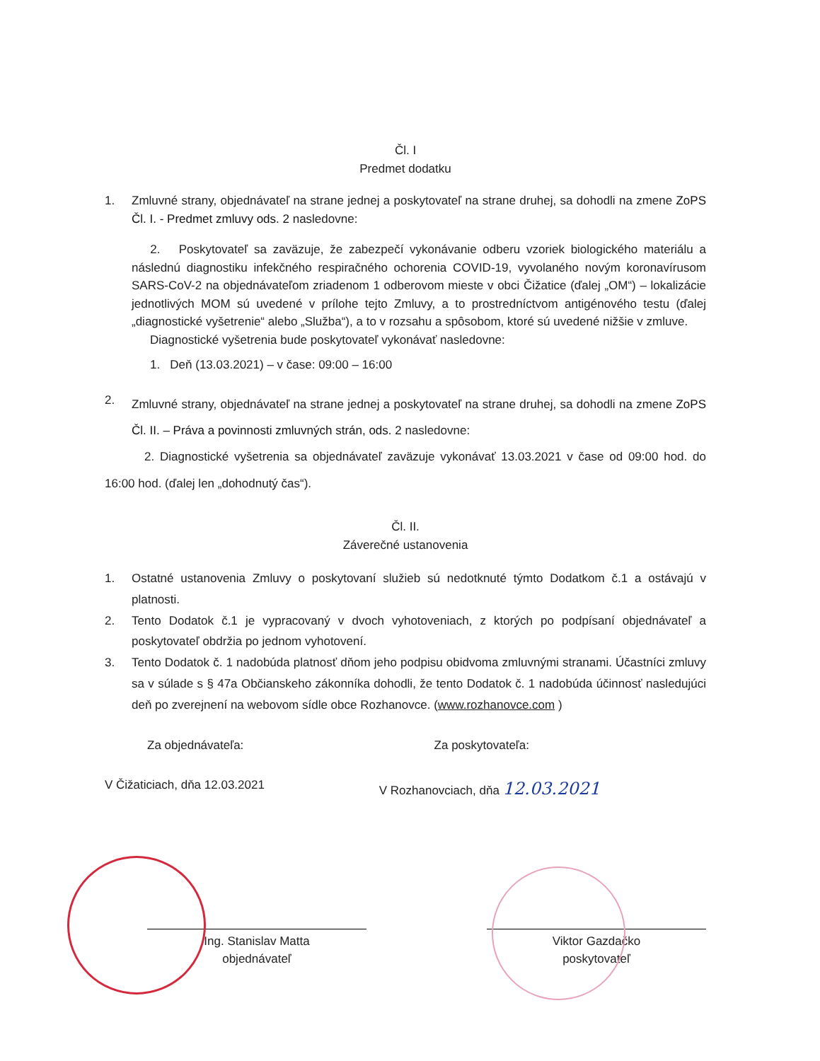Čl. I
Predmet dodatku
1. Zmluvné strany, objednávateľ na strane jednej a poskytovateľ na strane druhej, sa dohodli na zmene ZoPS Čl. I. - Predmet zmluvy ods. 2 nasledovne:
2. Poskytovateľ sa zaväzuje, že zabezpečí vykonávanie odberu vzoriek biologického materiálu a následnú diagnostiku infekčného respiračného ochorenia COVID-19, vyvolaného novým koronavírusom SARS-CoV-2 na objednávateľom zriadenom 1 odberovom mieste v obci Čižatice (ďalej „OM“) – lokalizácie jednotlivých MOM sú uvedené v prílohe tejto Zmluvy, a to prostredníctvom antigénového testu (ďalej „diagnostické vyšetrenie“ alebo „Služba“), a to v rozsahu a spôsobom, ktoré sú uvedené nižšie v zmluve.
Diagnostické vyšetrenia bude poskytovateľ vykonávať nasledovne:
1. Deň (13.03.2021) – v čase: 09:00 – 16:00
2.
Zmluvné strany, objednávateľ na strane jednej a poskytovateľ na strane druhej, sa dohodli na zmene ZoPS Čl. II. – Práva a povinnosti zmluvných strán, ods. 2 nasledovne:
2. Diagnostické vyšetrenia sa objednávateľ zaväzuje vykonávať 13.03.2021 v čase od 09:00 hod. do 16:00 hod. (ďalej len „dohodnutý čas“).
Čl. II.
Záverečné ustanovenia
1. Ostatné ustanovenia Zmluvy o poskytovaní služieb sú nedotknuté týmto Dodatkom č.1 a ostávajú v platnosti.
2. Tento Dodatok č.1 je vypracovaný v dvoch vyhotoveniach, z ktorých po podpísaní objednávateľ a poskytovateľ obdržia po jednom vyhotovení.
3. Tento Dodatok č. 1 nadobúda platnosť dňom jeho podpisu obidvoma zmluvnými stranami. Účastníci zmluvy sa v súlade s § 47a Občianskeho zákonníka dohodli, že tento Dodatok č. 1 nadobúda účinnosť nasledujúci deň po zverejnení na webovom sídle obce Rozhanovce. (www.rozhanovce.com )
Za objednávateľa: Za poskytovateľa:
V Čižaticiach, dňa 12.03.2021 V Rozhanovciach, dňa 12.03.2021
Ing. Stanislav Matta
objednávateľ Viktor Gazdačko
poskytovateľ